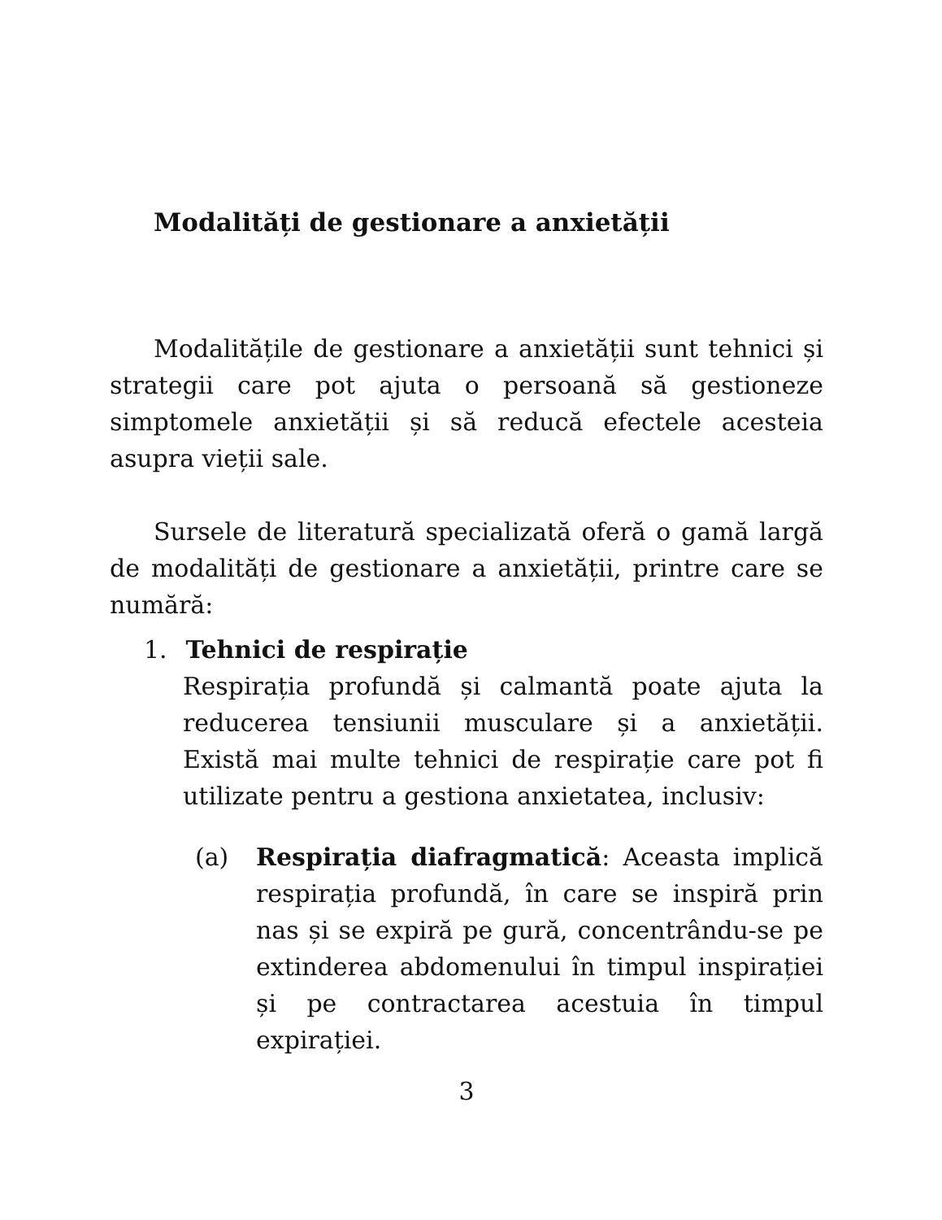Modalități de gestionare a anxietății
Modalitățile de gestionare a anxietății sunt tehnici și strategii care pot ajuta o persoană să gestioneze simptomele anxietății și să reducă efectele acesteia asupra vieții sale.
Sursele de literatură specializată oferă o gamă largă de modalități de gestionare a anxietății, printre care se numără:
1. Tehnici de respirație
Respirația profundă și calmantă poate ajuta la reducerea tensiunii musculare și a anxietății. Există mai multe tehnici de respirație care pot fi utilizate pentru a gestiona anxietatea, inclusiv:
(a) Respirația diafragmatică: Aceasta implică respirația profundă, în care se inspiră prin nas și se expiră pe gură, concentrându-se pe extinderea abdomenului în timpul inspirației și pe contractarea acestuia în timpul expirației.
3